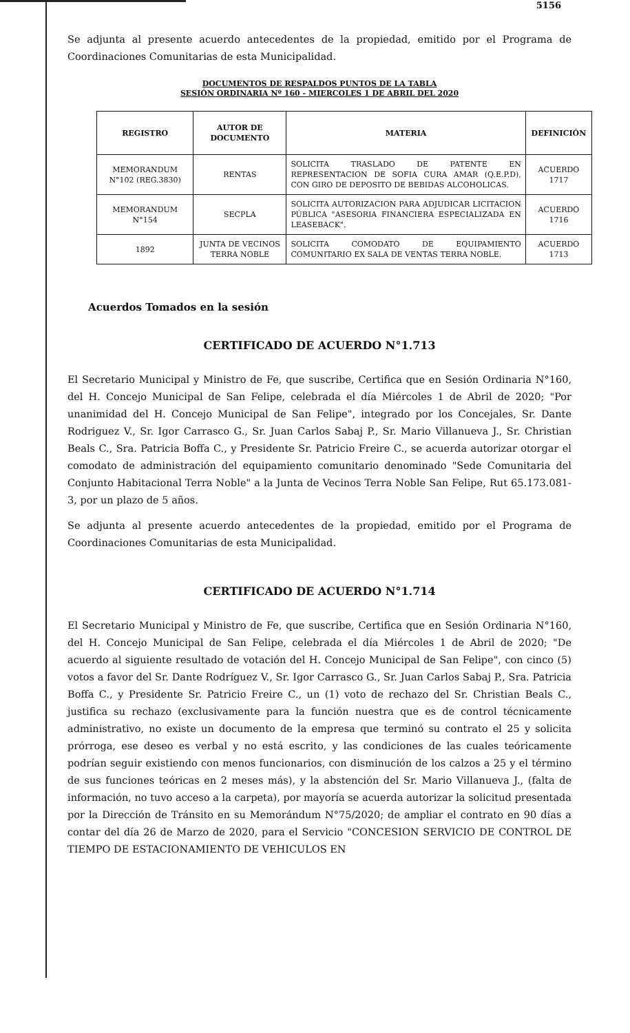5156
Se adjunta al presente acuerdo antecedentes de la propiedad, emitido por el Programa de Coordinaciones Comunitarias de esta Municipalidad.
DOCUMENTOS DE RESPALDOS PUNTOS DE LA TABLA
SESIÓN ORDINARIA Nº 160 - MIERCOLES 1 DE ABRIL DEL 2020
| REGISTRO | AUTOR DE DOCUMENTO | MATERIA | DEFINICIÓN |
| --- | --- | --- | --- |
| MEMORANDUM N°102 (REG.3830) | RENTAS | SOLICITA TRASLADO DE PATENTE EN REPRESENTACION DE SOFIA CURA AMAR (Q.E.P.D), CON GIRO DE DEPOSITO DE BEBIDAS ALCOHOLICAS. | ACUERDO 1717 |
| MEMORANDUM N°154 | SECPLA | SOLICITA AUTORIZACION PARA ADJUDICAR LICITACION PÚBLICA "ASESORIA FINANCIERA ESPECIALIZADA EN LEASEBACK". | ACUERDO 1716 |
| 1892 | JUNTA DE VECINOS TERRA NOBLE | SOLICITA COMODATO DE EQUIPAMIENTO COMUNITARIO EX SALA DE VENTAS TERRA NOBLE. | ACUERDO 1713 |
Acuerdos Tomados en la sesión
CERTIFICADO DE ACUERDO N°1.713
El Secretario Municipal y Ministro de Fe, que suscribe, Certifica que en Sesión Ordinaria N°160, del H. Concejo Municipal de San Felipe, celebrada el día Miércoles 1 de Abril de 2020; "Por unanimidad del H. Concejo Municipal de San Felipe", integrado por los Concejales, Sr. Dante Rodriguez V., Sr. Igor Carrasco G., Sr. Juan Carlos Sabaj P., Sr. Mario Villanueva J., Sr. Christian Beals C., Sra. Patricia Boffa C., y Presidente Sr. Patricio Freire C., se acuerda autorizar otorgar el comodato de administración del equipamiento comunitario denominado "Sede Comunitaria del Conjunto Habitacional Terra Noble" a la Junta de Vecinos Terra Noble San Felipe, Rut 65.173.081-3, por un plazo de 5 años.
Se adjunta al presente acuerdo antecedentes de la propiedad, emitido por el Programa de Coordinaciones Comunitarias de esta Municipalidad.
CERTIFICADO DE ACUERDO N°1.714
El Secretario Municipal y Ministro de Fe, que suscribe, Certifica que en Sesión Ordinaria N°160, del H. Concejo Municipal de San Felipe, celebrada el día Miércoles 1 de Abril de 2020; "De acuerdo al siguiente resultado de votación del H. Concejo Municipal de San Felipe", con cinco (5) votos a favor del Sr. Dante Rodríguez V., Sr. Igor Carrasco G., Sr. Juan Carlos Sabaj P., Sra. Patricia Boffa C., y Presidente Sr. Patricio Freire C., un (1) voto de rechazo del Sr. Christian Beals C., justifica su rechazo (exclusivamente para la función nuestra que es de control técnicamente administrativo, no existe un documento de la empresa que terminó su contrato el 25 y solicita prórroga, ese deseo es verbal y no está escrito, y las condiciones de las cuales teóricamente podrían seguir existiendo con menos funcionarios, con disminución de los calzos a 25 y el término de sus funciones teóricas en 2 meses más), y la abstención del Sr. Mario Villanueva J., (falta de información, no tuvo acceso a la carpeta), por mayoría se acuerda autorizar la solicitud presentada por la Dirección de Tránsito en su Memorándum N°75/2020; de ampliar el contrato en 90 días a contar del día 26 de Marzo de 2020, para el Servicio "CONCESION SERVICIO DE CONTROL DE TIEMPO DE ESTACIONAMIENTO DE VEHICULOS EN